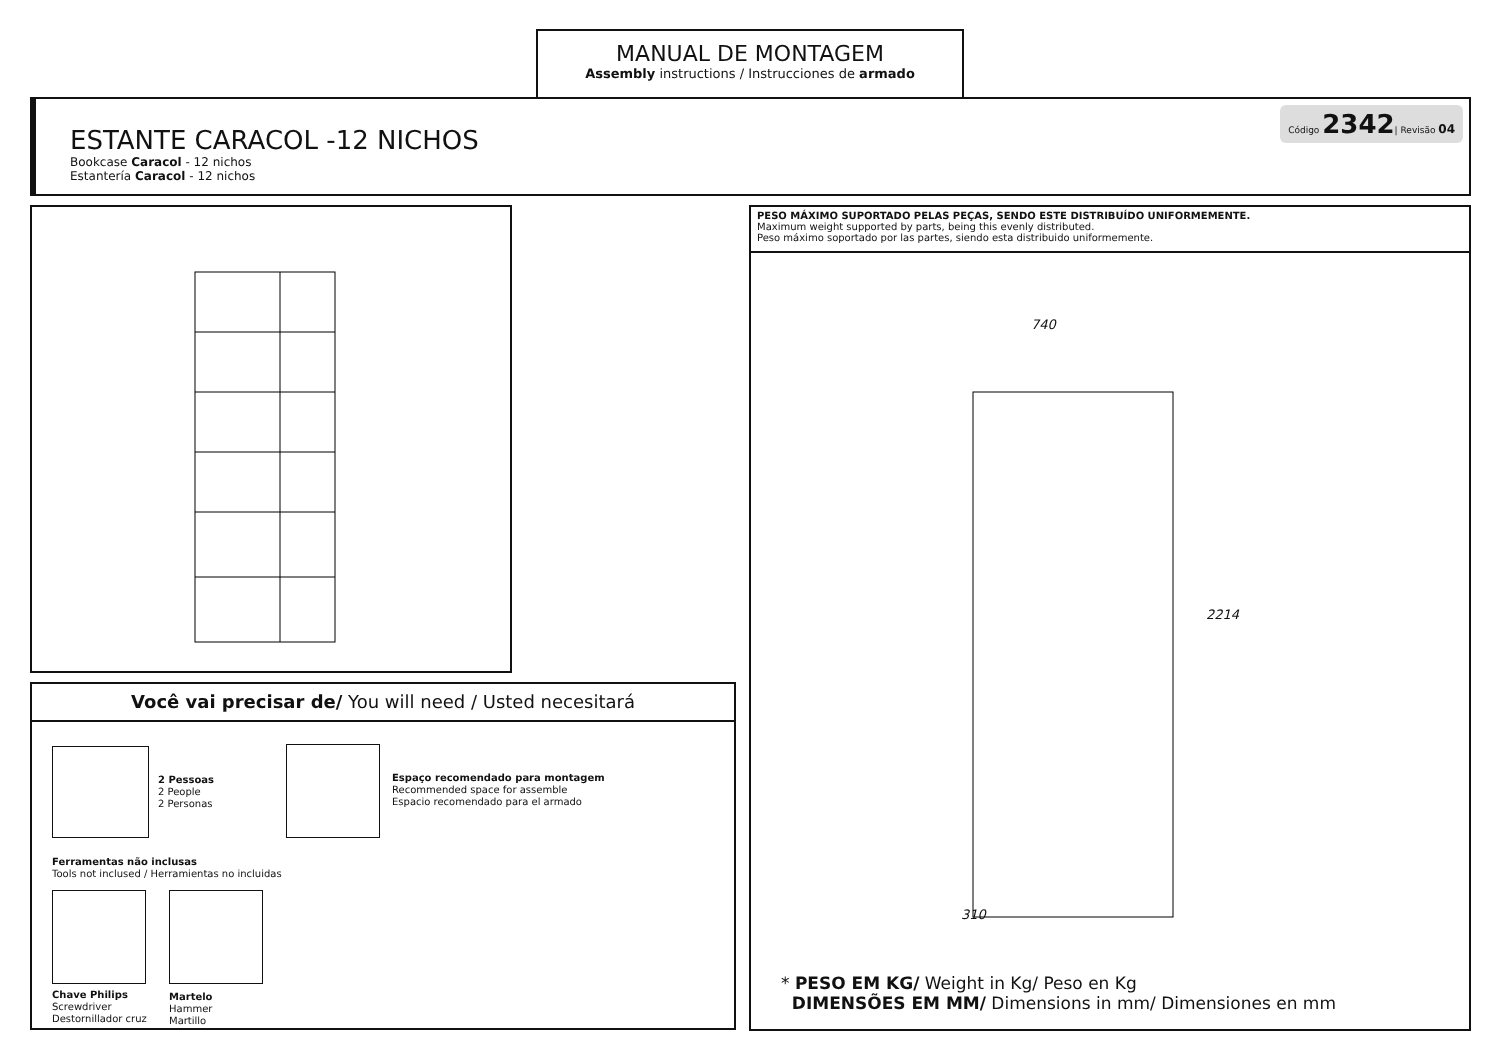MANUAL DE MONTAGEM
Assembly instructions / Instrucciones de armado
Código 2342| Revisão 04
ESTANTE CARACOL -12 NICHOS
Bookcase Caracol - 12 nichos
Estantería Caracol - 12 nichos
Você vai precisar de/ You will need / Usted necesitará
2 Pessoas
2 People
2 Personas
Espaço recomendado para montagem
Recommended space for assemble
Espacio recomendado para el armado
Ferramentas não inclusas
Tools not inclused / Herramientas no incluidas
Chave Philips
Screwdriver
Destornillador cruz
Martelo
Hammer
Martillo
PESO MÁXIMO SUPORTADO PELAS PEÇAS, SENDO ESTE DISTRIBUÍDO UNIFORMEMENTE.
Maximum weight supported by parts, being this evenly distributed.
Peso máximo soportado por las partes, siendo esta distribuido uniformemente.
740
2214
310
* PESO EM KG/ Weight in Kg/ Peso en Kg
DIMENSÕES EM MM/ Dimensions in mm/ Dimensiones en mm